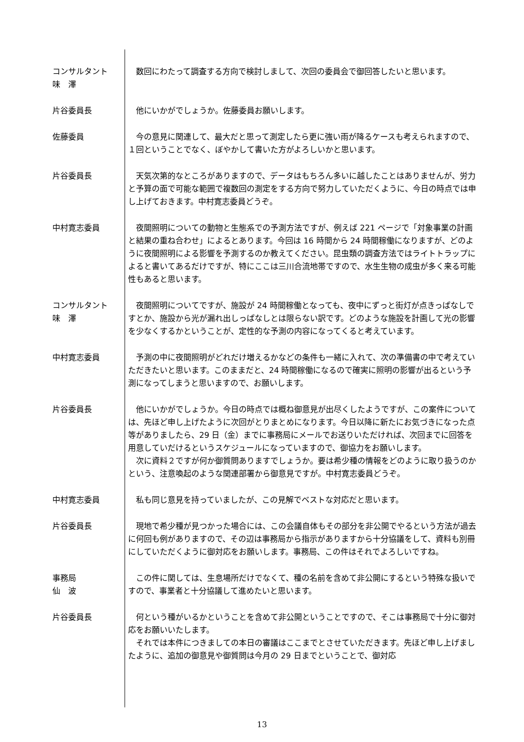コンサルタント
味　澤
数回にわたって調査する方向で検討しまして、次回の委員会で御回答したいと思います。
片谷委員長 他にいかがでしょうか。佐藤委員お願いします。
佐藤委員 今の意見に関連して、最大だと思って測定したら更に強い雨が降るケースも考えられますので、１回ということでなく、ぼやかして書いた方がよろしいかと思います。
片谷委員長 天気次第的なところがありますので、データはもちろん多いに越したことはありませんが、労力と予算の面で可能な範囲で複数回の測定をする方向で努力していただくように、今日の時点では申し上げておきます。中村寛志委員どうぞ。
中村寛志委員 夜間照明についての動物と生態系での予測方法ですが、例えば 221 ページで「対象事業の計画と結果の重ね合わせ」によるとあります。今回は 16 時間から 24 時間稼働になりますが、どのように夜間照明による影響を予測するのか教えてください。昆虫類の調査方法ではライトトラップによると書いてあるだけですが、特にここは三川合流地帯ですので、水生生物の成虫が多く来る可能性もあると思います。
コンサルタント
味　澤
夜間照明についてですが、施設が 24 時間稼働となっても、夜中にずっと街灯が点きっぱなしですとか、施設から光が漏れ出しっぱなしとは限らない訳です。どのような施設を計画して光の影響を少なくするかということが、定性的な予測の内容になってくると考えています。
中村寛志委員 予測の中に夜間照明がどれだけ増えるかなどの条件も一緒に入れて、次の準備書の中で考えていただきたいと思います。このままだと、24 時間稼働になるので確実に照明の影響が出るという予測になってしまうと思いますので、お願いします。
片谷委員長 他にいかがでしょうか。今日の時点では概ね御意見が出尽くしたようですが、この案件については、先ほど申し上げたように次回がとりまとめになります。今日以降に新たにお気づきになった点等がありましたら、29 日（金）までに事務局にメールでお送りいただければ、次回までに回答を用意していだけるというスケジュールになっていますので、御協力をお願いします。
次に資料２ですが何か御質問ありますでしょうか。要は希少種の情報をどのように取り扱うのかという、注意喚起のような関連部署から御意見ですが。中村寛志委員どうぞ。
中村寛志委員 私も同じ意見を持っていましたが、この見解でベストな対応だと思います。
片谷委員長 現地で希少種が見つかった場合には、この会議自体もその部分を非公開でやるという方法が過去に何回も例がありますので、その辺は事務局から指示がありますから十分協議をして、資料も別冊にしていただくように御対応をお願いします。事務局、この件はそれでよろしいですね。
事務局
仙　波
この件に関しては、生息場所だけでなくて、種の名前を含めて非公開にするという特殊な扱いですので、事業者と十分協議して進めたいと思います。
片谷委員長 何という種がいるかということを含めて非公開ということですので、そこは事務局で十分に御対応をお願いいたします。
それでは本件につきましての本日の審議はここまでとさせていただきます。先ほど申し上げましたように、追加の御意見や御質問は今月の 29 日までということで、御対応
13